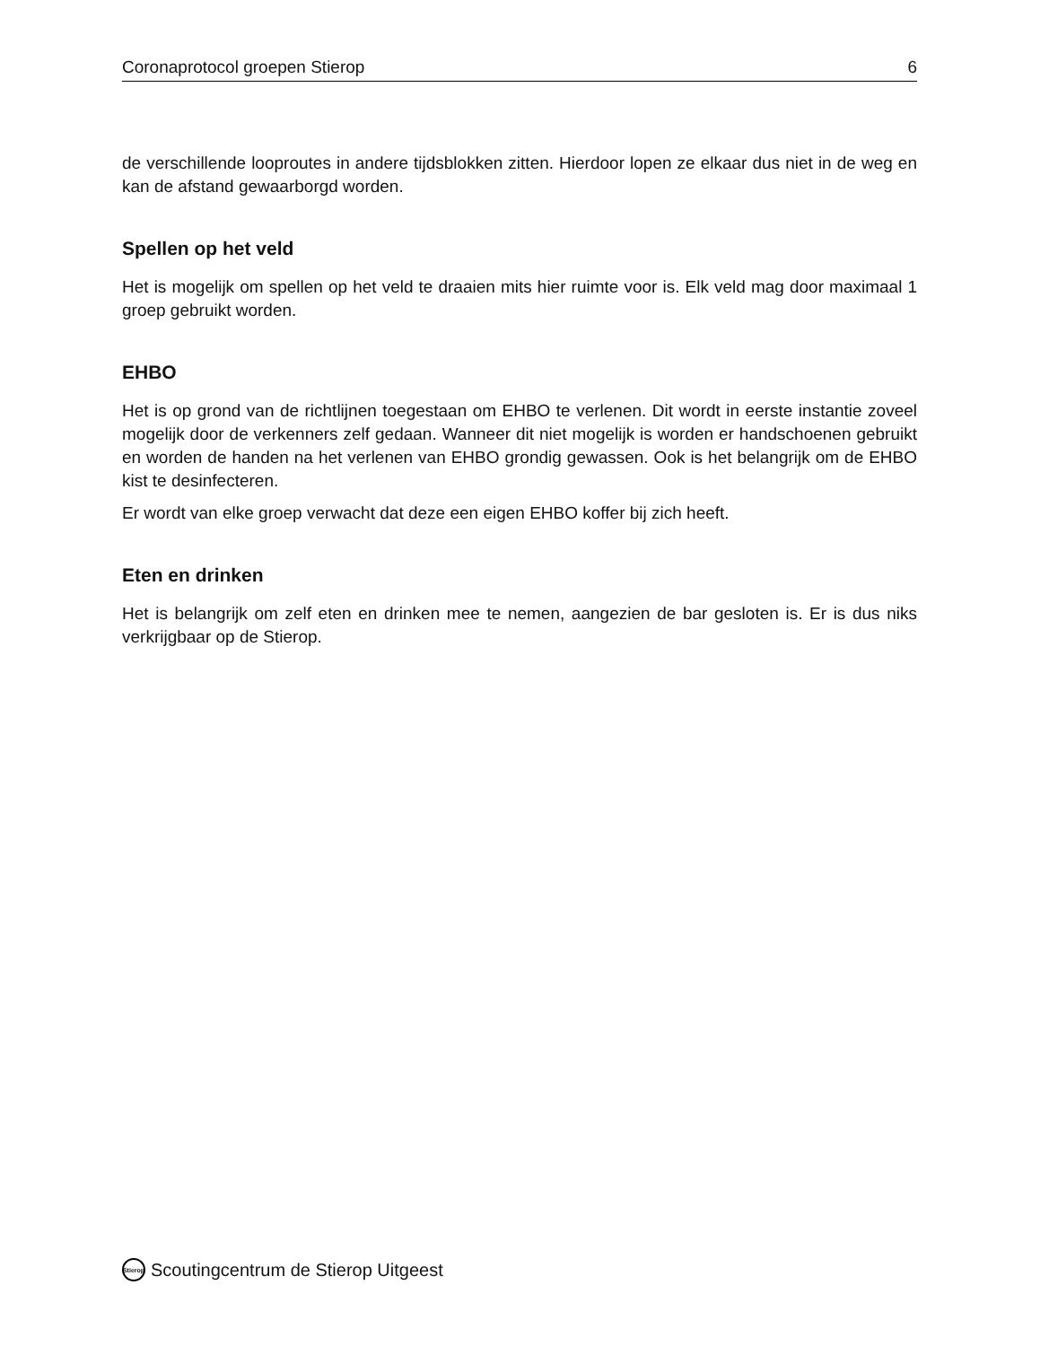Coronaprotocol groepen Stierop 6
de verschillende looproutes in andere tijdsblokken zitten. Hierdoor lopen ze elkaar dus niet in de weg en kan de afstand gewaarborgd worden.
Spellen op het veld
Het is mogelijk om spellen op het veld te draaien mits hier ruimte voor is. Elk veld mag door maximaal 1 groep gebruikt worden.
EHBO
Het is op grond van de richtlijnen toegestaan om EHBO te verlenen. Dit wordt in eerste instantie zoveel mogelijk door de verkenners zelf gedaan. Wanneer dit niet mogelijk is worden er handschoenen gebruikt en worden de handen na het verlenen van EHBO grondig gewassen. Ook is het belangrijk om de EHBO kist te desinfecteren.
Er wordt van elke groep verwacht dat deze een eigen EHBO koffer bij zich heeft.
Eten en drinken
Het is belangrijk om zelf eten en drinken mee te nemen, aangezien de bar gesloten is. Er is dus niks verkrijgbaar op de Stierop.
Stierop Scoutingcentrum de Stierop Uitgeest